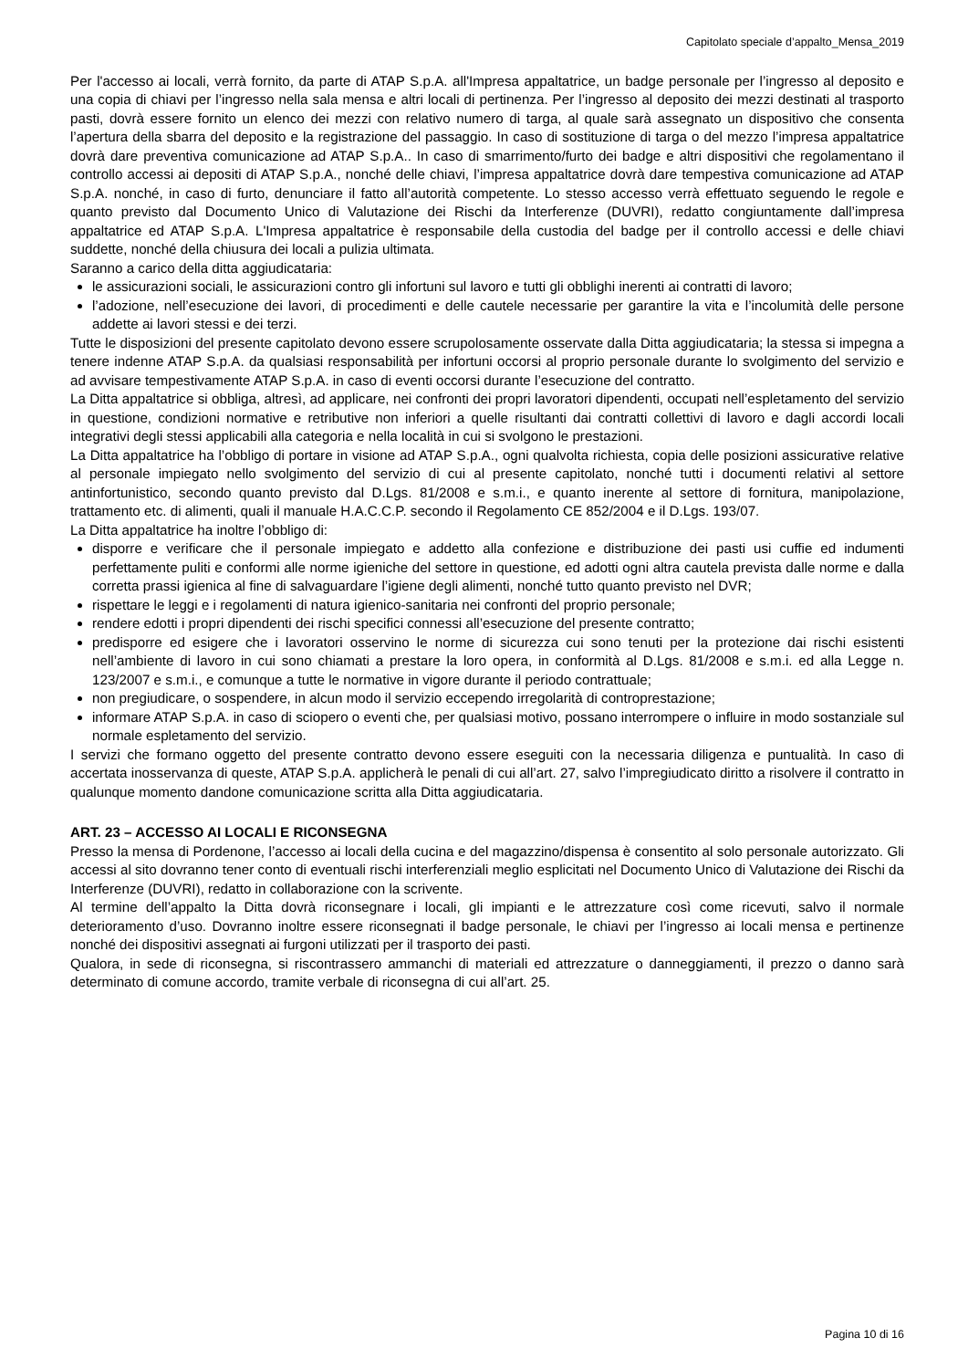Capitolato speciale d’appalto_Mensa_2019
Per l'accesso ai locali, verrà fornito, da parte di ATAP S.p.A. all'Impresa appaltatrice, un badge personale per l’ingresso al deposito e una copia di chiavi per l’ingresso nella sala mensa e altri locali di pertinenza. Per l’ingresso al deposito dei mezzi destinati al trasporto pasti, dovrà essere fornito un elenco dei mezzi con relativo numero di targa, al quale sarà assegnato un dispositivo che consenta l’apertura della sbarra del deposito e la registrazione del passaggio. In caso di sostituzione di targa o del mezzo l’impresa appaltatrice dovrà dare preventiva comunicazione ad ATAP S.p.A.. In caso di smarrimento/furto dei badge e altri dispositivi che regolamentano il controllo accessi ai depositi di ATAP S.p.A., nonché delle chiavi, l’impresa appaltatrice dovrà dare tempestiva comunicazione ad ATAP S.p.A. nonché, in caso di furto, denunciare il fatto all’autorità competente. Lo stesso accesso verrà effettuato seguendo le regole e quanto previsto dal Documento Unico di Valutazione dei Rischi da Interferenze (DUVRI), redatto congiuntamente dall’impresa appaltatrice ed ATAP S.p.A. L'Impresa appaltatrice è responsabile della custodia del badge per il controllo accessi e delle chiavi suddette, nonché della chiusura dei locali a pulizia ultimata.
Saranno a carico della ditta aggiudicataria:
le assicurazioni sociali, le assicurazioni contro gli infortuni sul lavoro e tutti gli obblighi inerenti ai contratti di lavoro;
l’adozione, nell’esecuzione dei lavori, di procedimenti e delle cautele necessarie per garantire la vita e l’incolumità delle persone addette ai lavori stessi e dei terzi.
Tutte le disposizioni del presente capitolato devono essere scrupolosamente osservate dalla Ditta aggiudicataria; la stessa si impegna a tenere indenne ATAP S.p.A. da qualsiasi responsabilità per infortuni occorsi al proprio personale durante lo svolgimento del servizio e ad avvisare tempestivamente ATAP S.p.A. in caso di eventi occorsi durante l’esecuzione del contratto.
La Ditta appaltatrice si obbliga, altresì, ad applicare, nei confronti dei propri lavoratori dipendenti, occupati nell’espletamento del servizio in questione, condizioni normative e retributive non inferiori a quelle risultanti dai contratti collettivi di lavoro e dagli accordi locali integrativi degli stessi applicabili alla categoria e nella località in cui si svolgono le prestazioni.
La Ditta appaltatrice ha l’obbligo di portare in visione ad ATAP S.p.A., ogni qualvolta richiesta, copia delle posizioni assicurative relative al personale impiegato nello svolgimento del servizio di cui al presente capitolato, nonché tutti i documenti relativi al settore antinfortunistico, secondo quanto previsto dal D.Lgs. 81/2008 e s.m.i., e quanto inerente al settore di fornitura, manipolazione, trattamento etc. di alimenti, quali il manuale H.A.C.C.P. secondo il Regolamento CE 852/2004 e il D.Lgs. 193/07.
La Ditta appaltatrice ha inoltre l’obbligo di:
disporre e verificare che il personale impiegato e addetto alla confezione e distribuzione dei pasti usi cuffie ed indumenti perfettamente puliti e conformi alle norme igieniche del settore in questione, ed adotti ogni altra cautela prevista dalle norme e dalla corretta prassi igienica al fine di salvaguardare l’igiene degli alimenti, nonché tutto quanto previsto nel DVR;
rispettare le leggi e i regolamenti di natura igienico-sanitaria nei confronti del proprio personale;
rendere edotti i propri dipendenti dei rischi specifici connessi all’esecuzione del presente contratto;
predisporre ed esigere che i lavoratori osservino le norme di sicurezza cui sono tenuti per la protezione dai rischi esistenti nell’ambiente di lavoro in cui sono chiamati a prestare la loro opera, in conformità al D.Lgs. 81/2008 e s.m.i. ed alla Legge n. 123/2007 e s.m.i., e comunque a tutte le normative in vigore durante il periodo contrattuale;
non pregiudicare, o sospendere, in alcun modo il servizio eccependo irregolarità di controprestazione;
informare ATAP S.p.A. in caso di sciopero o eventi che, per qualsiasi motivo, possano interrompere o influire in modo sostanziale sul normale espletamento del servizio.
I servizi che formano oggetto del presente contratto devono essere eseguiti con la necessaria diligenza e puntualità. In caso di accertata inosservanza di queste, ATAP S.p.A. applicherà le penali di cui all’art. 27, salvo l’impregiudicato diritto a risolvere il contratto in qualunque momento dandone comunicazione scritta alla Ditta aggiudicataria.
ART. 23 – ACCESSO AI LOCALI E RICONSEGNA
Presso la mensa di Pordenone, l’accesso ai locali della cucina e del magazzino/dispensa è consentito al solo personale autorizzato. Gli accessi al sito dovranno tener conto di eventuali rischi interferenziali meglio esplicitati nel Documento Unico di Valutazione dei Rischi da Interferenze (DUVRI), redatto in collaborazione con la scrivente.
Al termine dell’appalto la Ditta dovrà riconsegnare i locali, gli impianti e le attrezzature così come ricevuti, salvo il normale deterioramento d’uso. Dovranno inoltre essere riconsegnati il badge personale, le chiavi per l’ingresso ai locali mensa e pertinenze nonché dei dispositivi assegnati ai furgoni utilizzati per il trasporto dei pasti.
Qualora, in sede di riconsegna, si riscontrassero ammanchi di materiali ed attrezzature o danneggiamenti, il prezzo o danno sarà determinato di comune accordo, tramite verbale di riconsegna di cui all’art. 25.
Pagina 10 di 16